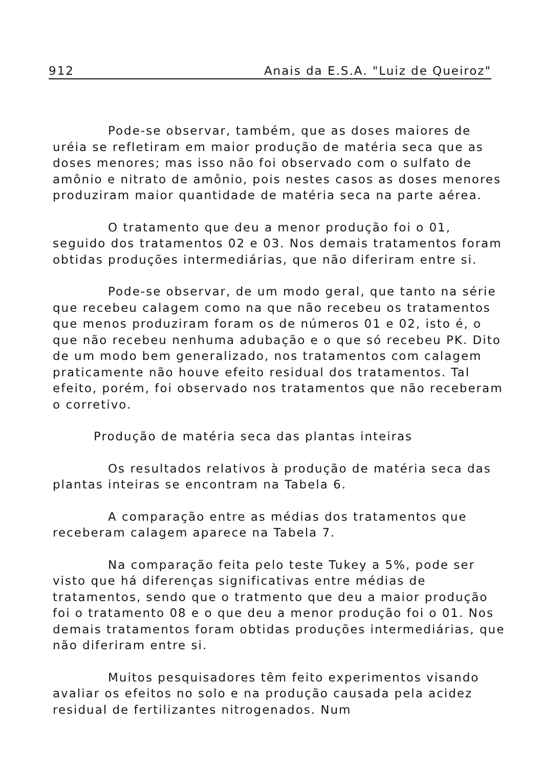912 Anais da E.S.A. "Luiz de Queiroz"
Pode-se observar, também, que as doses maiores de uréia se refletiram em maior produção de matéria seca que as doses menores; mas isso não foi observado com o sulfato de amônio e nitrato de amônio, pois nestes casos as doses menores produziram maior quantidade de matéria seca na parte aérea.
O tratamento que deu a menor produção foi o 01, seguido dos tratamentos 02 e 03. Nos demais tratamentos foram obtidas produções intermediárias, que não diferiram entre si.
Pode-se observar, de um modo geral, que tanto na série que recebeu calagem como na que não recebeu os tratamentos que menos produziram foram os de números 01 e 02, isto é, o que não recebeu nenhuma adubação e o que só recebeu PK. Dito de um modo bem generalizado, nos tratamentos com calagem praticamente não houve efeito residual dos tratamentos. Tal efeito, porém, foi observado nos tratamentos que não receberam o corretivo.
Produção de matéria seca das plantas inteiras
Os resultados relativos à produção de matéria seca das plantas inteiras se encontram na Tabela 6.
A comparação entre as médias dos tratamentos que receberam calagem aparece na Tabela 7.
Na comparação feita pelo teste Tukey a 5%, pode ser visto que há diferenças significativas entre médias de tratamentos, sendo que o tratmento que deu a maior produção foi o tratamento 08 e o que deu a menor produção foi o 01. Nos demais tratamentos foram obtidas produções intermediárias, que não diferiram entre si.
Muitos pesquisadores têm feito experimentos visando avaliar os efeitos no solo e na produção causada pela acidez residual de fertilizantes nitrogenados. Num